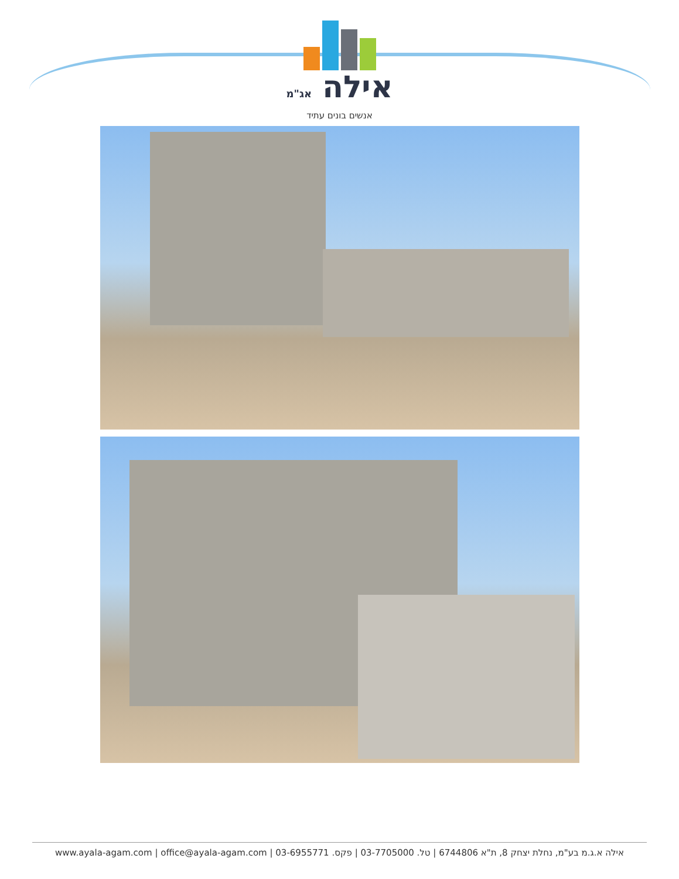אילה אג"מ
אנשים בונים עתיד
אילה א.ג.מ בע"מ, נחלת יצחק 8, ת"א 6744806 | טל. 03-7705000 | פקס. 03-6955771 | www.ayala-agam.com | office@ayala-agam.com